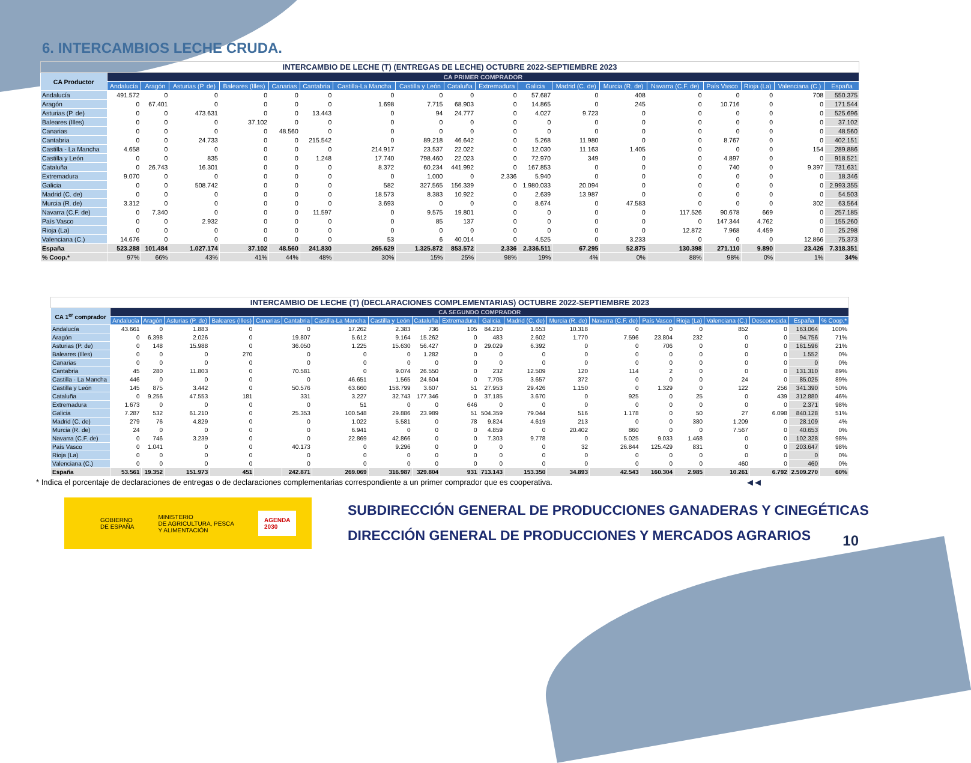6. INTERCAMBIOS LECHE CRUDA.
| INTERCAMBIO DE LECHE (T) (ENTREGAS DE LECHE) OCTUBRE 2022-SEPTIEMBRE 2023 | | | | | | | | | | | | | | | | | | |
| CA Productor | CA PRIMER COMPRADOR | | | | | | | | | | | | | | | | | |
| | Andalucía | Aragón | Asturias (P. de) | Baleares (Illes) | Canarias | Cantabria | Castilla-La Mancha | Castilla y León | Cataluña | Extremadura | Galicia | Madrid (C. de) | Murcia (R. de) | Navarra (C.F. de) | País Vasco | Rioja (La) | Valenciana (C.) | España |
| Andalucía | 491.572 | 0 | 0 | 0 | 0 | 0 | 0 | 0 | 0 | 0 | 57.687 | 0 | 408 | 0 | 0 | 0 | 708 | 550.375 |
| Aragón | 0 | 67.401 | 0 | 0 | 0 | 0 | 1.698 | 7.715 | 68.903 | 0 | 14.865 | 0 | 245 | 0 | 10.716 | 0 | 0 | 171.544 |
| Asturias (P. de) | 0 | 0 | 473.631 | 0 | 0 | 13.443 | 0 | 94 | 24.777 | 0 | 4.027 | 9.723 | 0 | 0 | 0 | 0 | 0 | 525.696 |
| Baleares (Illes) | 0 | 0 | 0 | 37.102 | 0 | 0 | 0 | 0 | 0 | 0 | 0 | 0 | 0 | 0 | 0 | 0 | 0 | 37.102 |
| Canarias | 0 | 0 | 0 | 0 | 48.560 | 0 | 0 | 0 | 0 | 0 | 0 | 0 | 0 | 0 | 0 | 0 | 0 | 48.560 |
| Cantabria | 0 | 0 | 24.733 | 0 | 0 | 215.542 | 0 | 89.218 | 46.642 | 0 | 5.268 | 11.980 | 0 | 0 | 8.767 | 0 | 0 | 402.151 |
| Castilla - La Mancha | 4.658 | 0 | 0 | 0 | 0 | 0 | 214.917 | 23.537 | 22.022 | 0 | 12.030 | 11.163 | 1.405 | 0 | 0 | 0 | 154 | 289.886 |
| Castilla y León | 0 | 0 | 835 | 0 | 0 | 1.248 | 17.740 | 798.460 | 22.023 | 0 | 72.970 | 349 | 0 | 0 | 4.897 | 0 | 0 | 918.521 |
| Cataluña | 0 | 26.743 | 16.301 | 0 | 0 | 0 | 8.372 | 60.234 | 441.992 | 0 | 167.853 | 0 | 0 | 0 | 740 | 0 | 9.397 | 731.631 |
| Extremadura | 9.070 | 0 | 0 | 0 | 0 | 0 | 0 | 1.000 | 0 | 2.336 | 5.940 | 0 | 0 | 0 | 0 | 0 | 0 | 18.346 |
| Galicia | 0 | 0 | 508.742 | 0 | 0 | 0 | 582 | 327.565 | 156.339 | 0 | 1.980.033 | 20.094 | 0 | 0 | 0 | 0 | 0 | 2.993.355 |
| Madrid (C. de) | 0 | 0 | 0 | 0 | 0 | 0 | 18.573 | 8.383 | 10.922 | 0 | 2.639 | 13.987 | 0 | 0 | 0 | 0 | 0 | 54.503 |
| Murcia (R. de) | 3.312 | 0 | 0 | 0 | 0 | 0 | 3.693 | 0 | 0 | 0 | 8.674 | 0 | 47.583 | 0 | 0 | 0 | 302 | 63.564 |
| Navarra (C.F. de) | 0 | 7.340 | 0 | 0 | 0 | 11.597 | 0 | 9.575 | 19.801 | 0 | 0 | 0 | 0 | 117.526 | 90.678 | 669 | 0 | 257.185 |
| País Vasco | 0 | 0 | 2.932 | 0 | 0 | 0 | 0 | 85 | 137 | 0 | 0 | 0 | 0 | 0 | 147.344 | 4.762 | 0 | 155.260 |
| Rioja (La) | 0 | 0 | 0 | 0 | 0 | 0 | 0 | 0 | 0 | 0 | 0 | 0 | 0 | 12.872 | 7.968 | 4.459 | 0 | 25.298 |
| Valenciana (C.) | 14.676 | 0 | 0 | 0 | 0 | 0 | 53 | 6 | 40.014 | 0 | 4.525 | 0 | 3.233 | 0 | 0 | 0 | 12.866 | 75.373 |
| España | 523.288 | 101.484 | 1.027.174 | 37.102 | 48.560 | 241.830 | 265.629 | 1.325.872 | 853.572 | 2.336 | 2.336.511 | 67.295 | 52.875 | 130.398 | 271.110 | 9.890 | 23.426 | 7.318.351 |
| % Coop.* | 97% | 66% | 43% | 41% | 44% | 48% | 30% | 15% | 25% | 98% | 19% | 4% | 0% | 88% | 98% | 0% | 1% | 34% |
| INTERCAMBIO DE LECHE (T) (DECLARACIONES COMPLEMENTARIAS) OCTUBRE 2022-SEPTIEMBRE 2023 | | | | | | | | | | | | | | | | | | | | |
| CA 1<sup>er</sup> comprador | CA SEGUNDO COMPRADOR | | | | | | | | | | | | | | | | | | | |
| | Andalucía | Aragón | Asturias (P. de) | Baleares (Illes) | Canarias | Cantabria | Castilla-La Mancha | Castilla y León | Cataluña | Extremadura | Galicia | Madrid (C. de) | Murcia (R. de) | Navarra (C.F. de) | País Vasco | Rioja (La) | Valenciana (C.) | Desconocida | España | % Coop.* |
| Andalucía | 43.661 | 0 | 1.883 | 0 | | 0 | 17.262 | 2.383 | 736 | 105 | 84.210 | 1.653 | 10.318 | 0 | 0 | 0 | 852 | 0 | 163.064 | 100% |
| Aragón | 0 | 6.398 | 2.026 | 0 | | 19.807 | 5.612 | 9.164 | 15.262 | 0 | 483 | 2.602 | 1.770 | 7.596 | 23.804 | 232 | 0 | 0 | 94.756 | 71% |
| Asturias (P. de) | 0 | 148 | 15.988 | 0 | | 36.050 | 1.225 | 15.630 | 56.427 | 0 | 29.029 | 6.392 | 0 | 0 | 706 | 0 | 0 | 0 | 161.596 | 21% |
| Baleares (Illes) | 0 | 0 | 0 | 270 | | 0 | 0 | 0 | 1.282 | 0 | 0 | 0 | 0 | 0 | 0 | 0 | 0 | 0 | 1.552 | 0% |
| Canarias | 0 | 0 | 0 | 0 | | 0 | 0 | 0 | 0 | 0 | 0 | 0 | 0 | 0 | 0 | 0 | 0 | 0 | 0 | 0% |
| Cantabria | 45 | 280 | 11.803 | 0 | | 70.581 | 0 | 9.074 | 26.550 | 0 | 232 | 12.509 | 120 | 114 | 2 | 0 | 0 | 0 | 131.310 | 89% |
| Castilla - La Mancha | 446 | 0 | 0 | 0 | | 0 | 46.651 | 1.565 | 24.604 | 0 | 7.705 | 3.657 | 372 | 0 | 0 | 0 | 24 | 0 | 85.025 | 89% |
| Castilla y León | 145 | 875 | 3.442 | 0 | | 50.576 | 63.660 | 158.799 | 3.607 | 51 | 27.953 | 29.426 | 1.150 | 0 | 1.329 | 0 | 122 | 256 | 341.390 | 50% |
| Cataluña | 0 | 9.256 | 47.553 | 181 | | 331 | 3.227 | 32.743 | 177.346 | 0 | 37.185 | 3.670 | 0 | 925 | 0 | 25 | 0 | 439 | 312.880 | 46% |
| Extremadura | 1.673 | 0 | 0 | 0 | | 0 | 51 | 0 | 0 | 646 | 0 | 0 | 0 | 0 | 0 | 0 | 0 | 0 | 2.371 | 98% |
| Galicia | 7.287 | 532 | 61.210 | 0 | | 25.353 | 100.548 | 29.886 | 23.989 | 51 | 504.359 | 79.044 | 516 | 1.178 | 0 | 50 | 27 | 6.098 | 840.128 | 51% |
| Madrid (C. de) | 279 | 76 | 4.829 | 0 | | 0 | 1.022 | 5.581 | 0 | 78 | 9.824 | 4.619 | 213 | 0 | 0 | 380 | 1.209 | 0 | 28.109 | 4% |
| Murcia (R. de) | 24 | 0 | 0 | 0 | | 0 | 6.941 | 0 | 0 | 0 | 4.859 | 0 | 20.402 | 860 | 0 | 0 | 7.567 | 0 | 40.653 | 0% |
| Navarra (C.F. de) | 0 | 746 | 3.239 | 0 | | 0 | 22.869 | 42.866 | 0 | 0 | 7.303 | 9.778 | 0 | 5.025 | 9.033 | 1.468 | 0 | 0 | 102.328 | 98% |
| País Vasco | 0 | 1.041 | 0 | 0 | | 40.173 | 0 | 9.296 | 0 | 0 | 0 | 0 | 32 | 26.844 | 125.429 | 831 | 0 | 0 | 203.647 | 98% |
| Rioja (La) | 0 | 0 | 0 | 0 | | 0 | 0 | 0 | 0 | 0 | 0 | 0 | 0 | 0 | 0 | 0 | 0 | 0 | 0 | 0% |
| Valenciana (C.) | 0 | 0 | 0 | 0 | | 0 | 0 | 0 | 0 | 0 | 0 | 0 | 0 | 0 | 0 | 0 | 460 | 0 | 460 | 0% |
| España | 53.561 | 19.352 | 151.973 | 451 | | 242.871 | 269.069 | 316.987 | 329.804 | 931 | 713.143 | 153.350 | 34.893 | 42.543 | 160.304 | 2.985 | 10.261 | 6.792 | 2.509.270 | 60% |
* Indica el porcentaje de declaraciones de entregas o de declaraciones complementarias correspondiente a un primer comprador que es cooperativa. ◀ ◀
GOBIERNO
DE ESPAÑA
MINISTERIO
DE AGRICULTURA, PESCA
Y ALIMENTACIÓN
AGENDA
2030
SUBDIRECCIÓN GENERAL DE PRODUCCIONES GANADERAS Y CINEGÉTICAS
DIRECCIÓN GENERAL DE PRODUCCIONES Y MERCADOS AGRARIOS
10